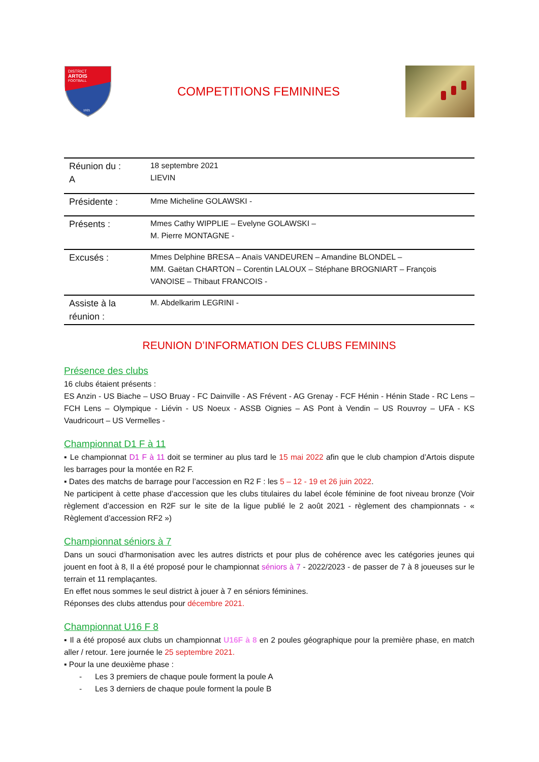DISTRICT
ARTOIS
FOOTBALL
1921
COMPETITIONS FEMININES
| Réunion du : A | 18 septembre 2021 LIEVIN |
| Présidente : | Mme Micheline GOLAWSKI - |
| Présents : | Mmes Cathy WIPPLIE – Evelyne GOLAWSKI – M. Pierre MONTAGNE - |
| Excusés : | Mmes Delphine BRESA – Anaïs VANDEUREN – Amandine BLONDEL – MM. Gaëtan CHARTON – Corentin LALOUX – Stéphane BROGNIART – François VANOISE – Thibaut FRANCOIS - |
| Assiste à la réunion : | M. Abdelkarim LEGRINI - |
REUNION D’INFORMATION DES CLUBS FEMININS
Présence des clubs
16 clubs étaient présents :
ES Anzin - US Biache – USO Bruay - FC Dainville - AS Frévent - AG Grenay - FCF Hénin - Hénin Stade - RC Lens – FCH Lens – Olympique - Liévin - US Noeux - ASSB Oignies – AS Pont à Vendin – US Rouvroy – UFA - KS Vaudricourt – US Vermelles -
Championnat D1 F à 11
▪ Le championnat D1 F à 11 doit se terminer au plus tard le 15 mai 2022 afin que le club champion d’Artois dispute les barrages pour la montée en R2 F.
▪ Dates des matchs de barrage pour l’accession en R2 F : les 5 – 12 - 19 et 26 juin 2022.
Ne participent à cette phase d’accession que les clubs titulaires du label école féminine de foot niveau bronze (Voir règlement d’accession en R2F sur le site de la ligue publié le 2 août 2021 - règlement des championnats - « Règlement d’accession RF2 »)
Championnat séniors à 7
Dans un souci d’harmonisation avec les autres districts et pour plus de cohérence avec les catégories jeunes qui jouent en foot à 8, Il a été proposé pour le championnat séniors à 7 - 2022/2023 - de passer de 7 à 8 joueuses sur le terrain et 11 remplaçantes.
En effet nous sommes le seul district à jouer à 7 en séniors féminines.
Réponses des clubs attendus pour décembre 2021.
Championnat U16 F 8
▪ Il a été proposé aux clubs un championnat U16F à 8 en 2 poules géographique pour la première phase, en match aller / retour. 1ere journée le 25 septembre 2021.
▪ Pour la une deuxième phase :
- Les 3 premiers de chaque poule forment la poule A
- Les 3 derniers de chaque poule forment la poule B